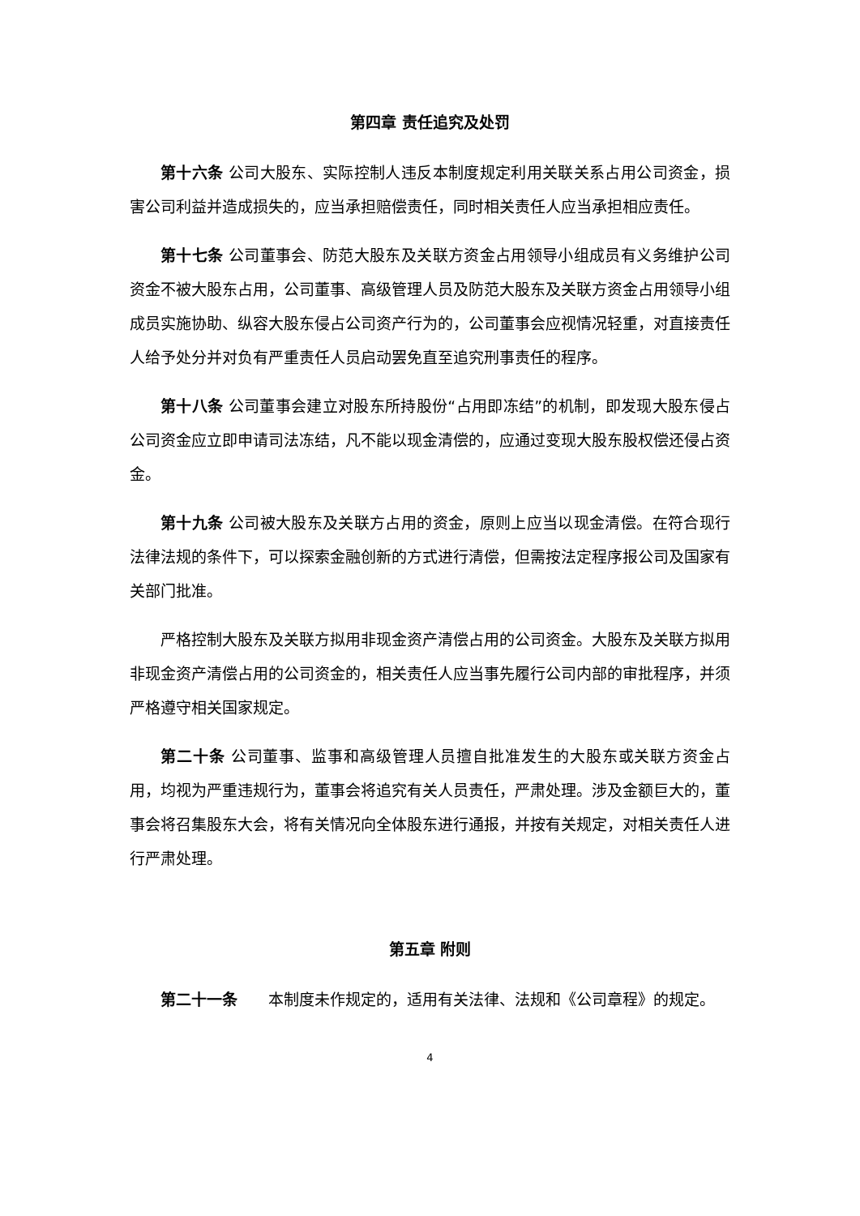第四章 责任追究及处罚
第十六条 公司大股东、实际控制人违反本制度规定利用关联关系占用公司资金，损害公司利益并造成损失的，应当承担赔偿责任，同时相关责任人应当承担相应责任。
第十七条 公司董事会、防范大股东及关联方资金占用领导小组成员有义务维护公司资金不被大股东占用，公司董事、高级管理人员及防范大股东及关联方资金占用领导小组成员实施协助、纵容大股东侵占公司资产行为的，公司董事会应视情况轻重，对直接责任人给予处分并对负有严重责任人员启动罢免直至追究刑事责任的程序。
第十八条 公司董事会建立对股东所持股份“占用即冻结”的机制，即发现大股东侵占公司资金应立即申请司法冻结，凡不能以现金清偿的，应通过变现大股东股权偿还侵占资金。
第十九条 公司被大股东及关联方占用的资金，原则上应当以现金清偿。在符合现行法律法规的条件下，可以探索金融创新的方式进行清偿，但需按法定程序报公司及国家有关部门批准。
严格控制大股东及关联方拟用非现金资产清偿占用的公司资金。大股东及关联方拟用非现金资产清偿占用的公司资金的，相关责任人应当事先履行公司内部的审批程序，并须严格遵守相关国家规定。
第二十条 公司董事、监事和高级管理人员擅自批准发生的大股东或关联方资金占用，均视为严重违规行为，董事会将追究有关人员责任，严肃处理。涉及金额巨大的，董事会将召集股东大会，将有关情况向全体股东进行通报，并按有关规定，对相关责任人进行严肃处理。
第五章 附则
第二十一条　　本制度未作规定的，适用有关法律、法规和《公司章程》的规定。
4